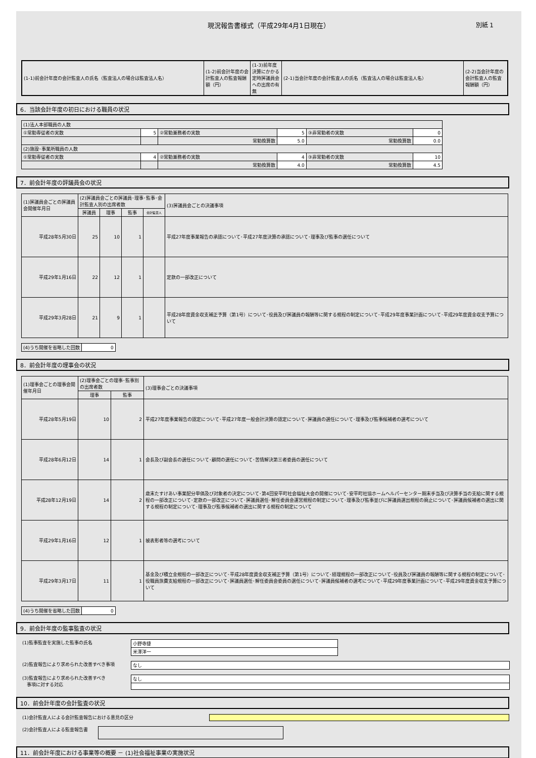別紙 1
現況報告書様式（平成29年4月1日現在）
| (1-1)前会計年度の会計監査人の氏名（監査法人の場合は監査法人名） | (1-2)前会計年度の会計監査人の監査報酬額（円） | (1-3)前年度決算にかかる定時評議員会への出席の有無 | (2-1)当会計年度の会計監査人の氏名（監査法人の場合は監査法人名） | (2-2)当会計年度の会計監査人の監査報酬額（円） |
6．当該会計年度の初日における職員の状況
| (1)法人本部職員の人数 | | | | | |
| ①常勤専従者の実数 | 5 | ②常勤兼務者の実数 | 5 | ③非常勤者の実数 | 0 |
| | | 常勤換算数 | 5.0 | 常勤換算数 | 0.0 |
| (2)施設･事業所職員の人数 | | | | | |
| ①常勤専従者の実数 | 4 | ②常勤兼務者の実数 | 4 | ③非常勤者の実数 | 10 |
| | | 常勤換算数 | 4.0 | 常勤換算数 | 4.5 |
7．前会計年度の評議員会の状況
| (1)評議員会ごとの評議員会開催年月日 | (2)評議員会ごとの評議員･理事･監事･会計監査人別の出席者数 | | | | (3)評議員会ごとの決議事項 |
| --- | --- | --- | --- | --- | --- |
| | 評議員 | 理事 | 監事 | 会計監査人 | |
| 平成28年5月30日 | 25 | 10 | 1 | | 平成27年度事業報告の承認について･平成27年度決算の承認について･理事及び監事の選任について |
| 平成29年1月16日 | 22 | 12 | 1 | | 定款の一部改正について |
| 平成29年3月28日 | 21 | 9 | 1 | | 平成28年度資金収支補正予算（第1号）について･役員及び評議員の報酬等に関する規程の制定について･平成29年度事業計画について･平成29年度資金収支予算について |
| (4)うち開催を省略した回数 | 0 |
8．前会計年度の理事会の状況
| (1)理事会ごとの理事会開催年月日 | (2)理事会ごとの理事･監事別の出席者数 | | (3)理事会ごとの決議事項 |
| --- | --- | --- | --- |
| | 理事 | 監事 | |
| 平成28年5月19日 | 10 | 2 | 平成27年度事業報告の認定について･平成27年度一般会計決算の認定について･評議員の選任について･理事及び監事候補者の選考について |
| 平成28年6月12日 | 14 | 1 | 会長及び副会長の選任について･顧問の選任について･苦情解決第三者委員の選任について |
| 平成28年12月19日 | 14 | 2 | 歳末たすけあい事業配分単価及び対象者の決定について･第4回安平町社会福祉大会の開催について･安平町社協ホームヘルパーセンター期末手当及び決算手当の支給に関する規程の一部改正について･定款の一部改正について･評議員選任･解任委員会運営規程の制定について･理事及び監事並びに評議員選出規程の廃止について･評議員候補者の選出に関する規程の制定について･理事及び監事候補者の選出に関する規程の制定について |
| 平成29年1月16日 | 12 | 1 | 被表彰者等の選考について |
| 平成29年3月17日 | 11 | 1 | 基金及び積立金規程の一部改正について･平成28年度資金収支補正予算（第1号）について･経理規程の一部改正について･役員及び評議員の報酬等に関する規程の制定について･役職員旅費支給規程の一部改正について･評議員選任･解任委員会委員の選任について･評議員候補者の選考について･平成29年度事業計画について･平成29年度資金収支予算について |
| (4)うち開催を省略した回数 | 0 |
9．前会計年度の監事監査の状況
(1)監事監査を実施した監事の氏名
| 小野寺捷 |
| 米澤洋一 |
(2)監査報告により求められた改善すべき事項
| なし |
(3)監査報告により求められた改善すべき
　事項に対する対応
| なし |
10．前会計年度の会計監査の状況
(1)会計監査人による会計監査報告における意見の区分
(2)会計監査人による監査報告書
11．前会計年度における事業等の概要 － (1)社会福祉事業の実施状況